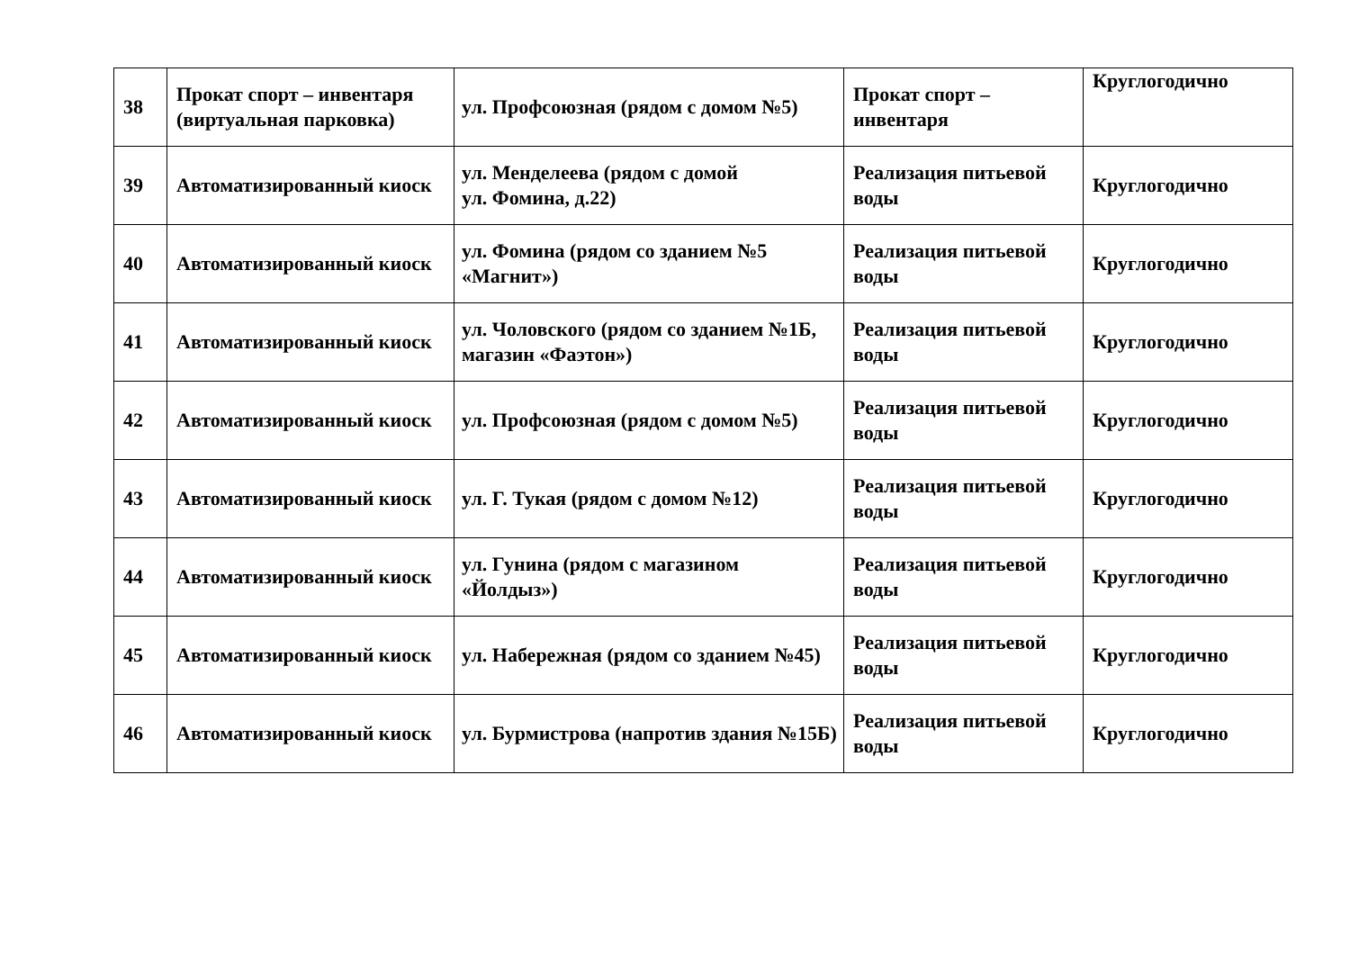| 38 | Прокат спорт – инвентаря (виртуальная парковка) | ул. Профсоюзная (рядом с домом №5) | Прокат спорт – инвентаря | Круглогодично |
| 39 | Автоматизированный киоск | ул. Менделеева (рядом с домой ул. Фомина, д.22) | Реализация питьевой воды | Круглогодично |
| 40 | Автоматизированный киоск | ул. Фомина (рядом со зданием №5 «Магнит») | Реализация питьевой воды | Круглогодично |
| 41 | Автоматизированный киоск | ул. Чоловского (рядом со зданием №1Б, магазин «Фаэтон») | Реализация питьевой воды | Круглогодично |
| 42 | Автоматизированный киоск | ул. Профсоюзная (рядом с домом №5) | Реализация питьевой воды | Круглогодично |
| 43 | Автоматизированный киоск | ул. Г. Тукая (рядом с домом №12) | Реализация питьевой воды | Круглогодично |
| 44 | Автоматизированный киоск | ул. Гунина (рядом с магазином «Йолдыз») | Реализация питьевой воды | Круглогодично |
| 45 | Автоматизированный киоск | ул. Набережная (рядом со зданием №45) | Реализация питьевой воды | Круглогодично |
| 46 | Автоматизированный киоск | ул. Бурмистрова (напротив здания №15Б) | Реализация питьевой воды | Круглогодично |